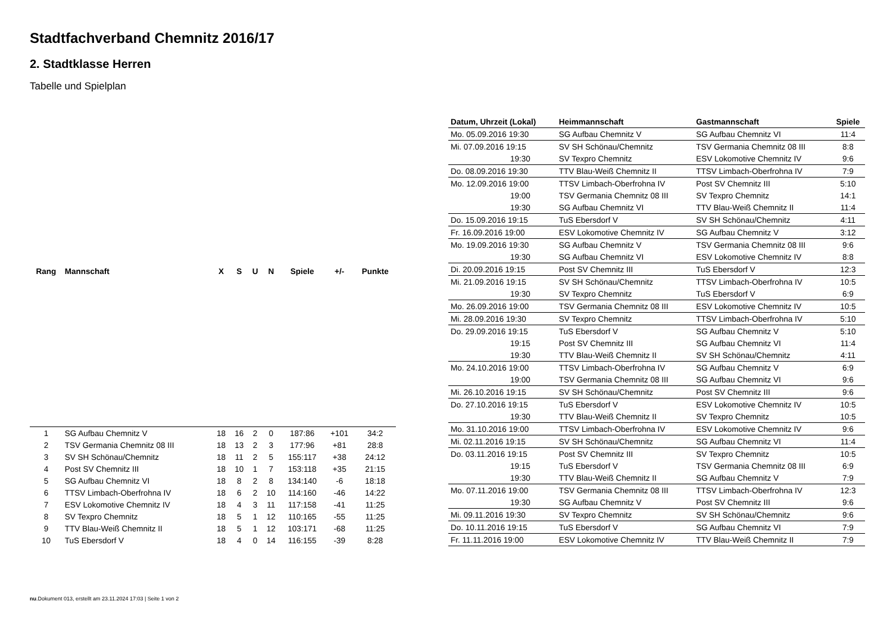Stadtfachverband Chemnitz 2016/17
2. Stadtklasse Herren
Tabelle und Spielplan
| Rang | Mannschaft | X | S | U | N | Spiele | +/- | Punkte |
| --- | --- | --- | --- | --- | --- | --- | --- | --- |
| 1 | SG Aufbau Chemnitz V | 18 | 16 | 2 | 0 | 187:86 | +101 | 34:2 |
| 2 | TSV Germania Chemnitz 08 III | 18 | 13 | 2 | 3 | 177:96 | +81 | 28:8 |
| 3 | SV SH Schönau/Chemnitz | 18 | 11 | 2 | 5 | 155:117 | +38 | 24:12 |
| 4 | Post SV Chemnitz III | 18 | 10 | 1 | 7 | 153:118 | +35 | 21:15 |
| 5 | SG Aufbau Chemnitz VI | 18 | 8 | 2 | 8 | 134:140 | -6 | 18:18 |
| 6 | TTSV Limbach-Oberfrohna IV | 18 | 6 | 2 | 10 | 114:160 | -46 | 14:22 |
| 7 | ESV Lokomotive Chemnitz IV | 18 | 4 | 3 | 11 | 117:158 | -41 | 11:25 |
| 8 | SV Texpro Chemnitz | 18 | 5 | 1 | 12 | 110:165 | -55 | 11:25 |
| 9 | TTV Blau-Weiß Chemnitz II | 18 | 5 | 1 | 12 | 103:171 | -68 | 11:25 |
| 10 | TuS Ebersdorf V | 18 | 4 | 0 | 14 | 116:155 | -39 | 8:28 |
| Datum, Uhrzeit (Lokal) | Heimmannschaft | Gastmannschaft | Spiele |
| --- | --- | --- | --- |
| Mo. 05.09.2016 19:30 | SG Aufbau Chemnitz V | SG Aufbau Chemnitz VI | 11:4 |
| Mi. 07.09.2016 19:15 | SV SH Schönau/Chemnitz | TSV Germania Chemnitz 08 III | 8:8 |
| 19:30 | SV Texpro Chemnitz | ESV Lokomotive Chemnitz IV | 9:6 |
| Do. 08.09.2016 19:30 | TTV Blau-Weiß Chemnitz II | TTSV Limbach-Oberfrohna IV | 7:9 |
| Mo. 12.09.2016 19:00 | TTSV Limbach-Oberfrohna IV | Post SV Chemnitz III | 5:10 |
| 19:00 | TSV Germania Chemnitz 08 III | SV Texpro Chemnitz | 14:1 |
| 19:30 | SG Aufbau Chemnitz VI | TTV Blau-Weiß Chemnitz II | 11:4 |
| Do. 15.09.2016 19:15 | TuS Ebersdorf V | SV SH Schönau/Chemnitz | 4:11 |
| Fr. 16.09.2016 19:00 | ESV Lokomotive Chemnitz IV | SG Aufbau Chemnitz V | 3:12 |
| Mo. 19.09.2016 19:30 | SG Aufbau Chemnitz V | TSV Germania Chemnitz 08 III | 9:6 |
| 19:30 | SG Aufbau Chemnitz VI | ESV Lokomotive Chemnitz IV | 8:8 |
| Di. 20.09.2016 19:15 | Post SV Chemnitz III | TuS Ebersdorf V | 12:3 |
| Mi. 21.09.2016 19:15 | SV SH Schönau/Chemnitz | TTSV Limbach-Oberfrohna IV | 10:5 |
| 19:30 | SV Texpro Chemnitz | TuS Ebersdorf V | 6:9 |
| Mo. 26.09.2016 19:00 | TSV Germania Chemnitz 08 III | ESV Lokomotive Chemnitz IV | 10:5 |
| Mi. 28.09.2016 19:30 | SV Texpro Chemnitz | TTSV Limbach-Oberfrohna IV | 5:10 |
| Do. 29.09.2016 19:15 | TuS Ebersdorf V | SG Aufbau Chemnitz V | 5:10 |
| 19:15 | Post SV Chemnitz III | SG Aufbau Chemnitz VI | 11:4 |
| 19:30 | TTV Blau-Weiß Chemnitz II | SV SH Schönau/Chemnitz | 4:11 |
| Mo. 24.10.2016 19:00 | TTSV Limbach-Oberfrohna IV | SG Aufbau Chemnitz V | 6:9 |
| 19:00 | TSV Germania Chemnitz 08 III | SG Aufbau Chemnitz VI | 9:6 |
| Mi. 26.10.2016 19:15 | SV SH Schönau/Chemnitz | Post SV Chemnitz III | 9:6 |
| Do. 27.10.2016 19:15 | TuS Ebersdorf V | ESV Lokomotive Chemnitz IV | 10:5 |
| 19:30 | TTV Blau-Weiß Chemnitz II | SV Texpro Chemnitz | 10:5 |
| Mo. 31.10.2016 19:00 | TTSV Limbach-Oberfrohna IV | ESV Lokomotive Chemnitz IV | 9:6 |
| Mi. 02.11.2016 19:15 | SV SH Schönau/Chemnitz | SG Aufbau Chemnitz VI | 11:4 |
| Do. 03.11.2016 19:15 | Post SV Chemnitz III | SV Texpro Chemnitz | 10:5 |
| 19:15 | TuS Ebersdorf V | TSV Germania Chemnitz 08 III | 6:9 |
| 19:30 | TTV Blau-Weiß Chemnitz II | SG Aufbau Chemnitz V | 7:9 |
| Mo. 07.11.2016 19:00 | TSV Germania Chemnitz 08 III | TTSV Limbach-Oberfrohna IV | 12:3 |
| 19:30 | SG Aufbau Chemnitz V | Post SV Chemnitz III | 9:6 |
| Mi. 09.11.2016 19:30 | SV Texpro Chemnitz | SV SH Schönau/Chemnitz | 9:6 |
| Do. 10.11.2016 19:15 | TuS Ebersdorf V | SG Aufbau Chemnitz VI | 7:9 |
| Fr. 11.11.2016 19:00 | ESV Lokomotive Chemnitz IV | TTV Blau-Weiß Chemnitz II | 7:9 |
nu.Dokument 013, erstellt am 23.11.2024 17:03 | Seite 1 von 2